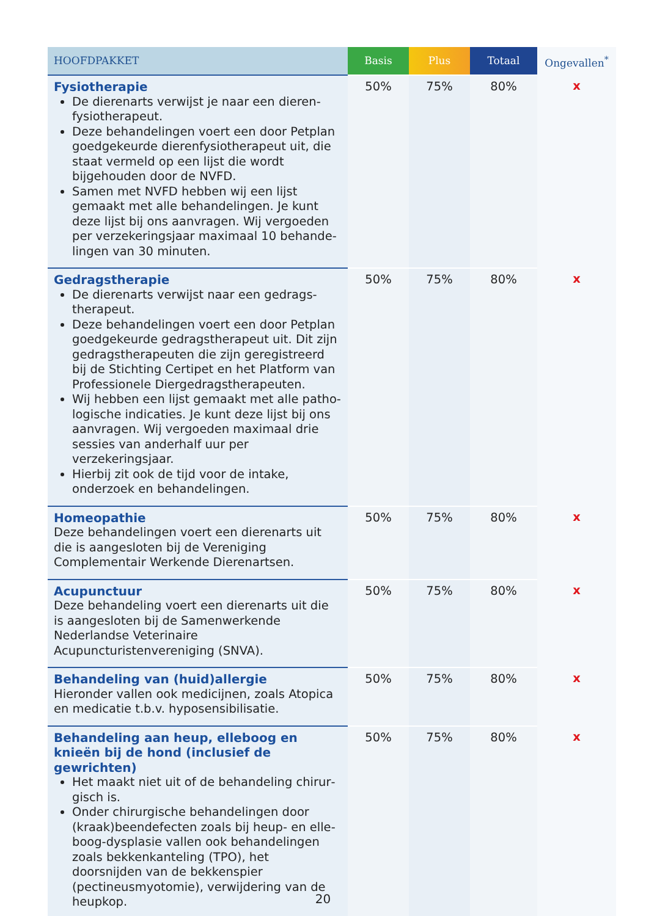| HOOFDPAKKET | Basis | Plus | Totaal | Ongevallen<sup>*</sup> |
| --- | --- | --- | --- | --- |
| Fysiotherapie De dierenarts verwijst je naar een dieren­fysiotherapeut. Deze behandelingen voert een door Petplan goedgekeurde dierenfysiotherapeut uit, die staat vermeld op een lijst die wordt bijgehouden door de NVFD. Samen met NVFD hebben wij een lijst gemaakt met alle behandelingen. Je kunt deze lijst bij ons aanvragen. Wij vergoeden per verzekeringsjaar maximaal 10 behande­lingen van 30 minuten. | 50% | 75% | 80% | x |
| Gedragstherapie De dierenarts verwijst naar een gedrags­therapeut. Deze behandelingen voert een door Petplan goedgekeurde gedragstherapeut uit. Dit zijn gedragstherapeuten die zijn geregistreerd bij de Stichting Certipet en het Platform van Pro­fessionele Diergedragstherapeuten. Wij hebben een lijst gemaakt met alle patho­logische indicaties. Je kunt deze lijst bij ons aanvragen. Wij vergoeden maximaal drie sessies van anderhalf uur per verzekeringsjaar. Hierbij zit ook de tijd voor de intake, onderzoek en behandelingen. | 50% | 75% | 80% | x |
| Homeopathie Deze behandelingen voert een dierenarts uit die is aangesloten bij de Vereniging Complementair Werkende Dierenartsen. | 50% | 75% | 80% | x |
| Acupunctuur Deze behandeling voert een dierenarts uit die is aangesloten bij de Samenwerkende Nederlandse Veterinaire Acupuncturistenvereniging (SNVA). | 50% | 75% | 80% | x |
| Behandeling van (huid)allergie Hieronder vallen ook medicijnen, zoals Atopica en medicatie t.b.v. hyposensibilisatie. | 50% | 75% | 80% | x |
| Behandeling aan heup, elleboog en knieën bij de hond (inclusief de gewrichten) Het maakt niet uit of de behandeling chirur­gisch is. Onder chirurgische behandelingen door (kraak)beendefecten zoals bij heup- en elle­boog-dysplasie vallen ook behandelingen zoals bekkenkanteling (TPO), het doorsnijden van de bekkenspier (pectineusmyotomie), verwijde­ring van de heupkop. | 50% | 75% | 80% | x |
20